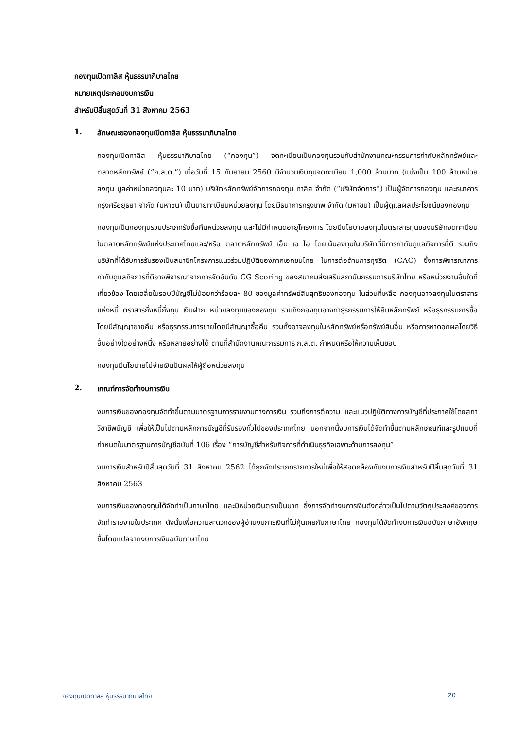กองทุนเปิดทาลิส หุ้นธรรมาภิบาลไทย
หมายเหตุประกอบงบการเงิน
สำหรับปีสิ้นสุดวันที่ 31 สิงหาคม 2563
1. ลักษณะของกองทุนเปิดทาลิส หุ้นธรรมาภิบาลไทย
กองทุนเปิดทาลิส หุ้นธรรมาภิบาลไทย (“กองทุน”) จดทะเบียนเป็นกองทุนรวมกับสำนักงานคณะกรรมการกำกับหลักทรัพย์และตลาดหลักทรัพย์ (“ก.ล.ต.”) เมื่อวันที่ 15 กันยายน 2560 มีจำนวนเงินทุนจดทะเบียน 1,000 ล้านบาท (แบ่งเป็น 100 ล้านหน่วยลงทุน มูลค่าหน่วยลงทุนละ 10 บาท) บริษัทหลักทรัพย์จัดการกองทุน ทาลิส จำกัด (“บริษัทจัดการ”) เป็นผู้จัดการกองทุน และธนาคารกรุงศรีอยุธยา จำกัด (มหาชน) เป็นนายทะเบียนหน่วยลงทุน โดยมีธนาคารกรุงเทพ จำกัด (มหาชน) เป็นผู้ดูแลผลประโยชน์ของกองทุน
กองทุนเป็นกองทุนรวมประเภทรับซื้อคืนหน่วยลงทุน และไม่มีกำหนดอายุโครงการ โดยมีนโยบายลงทุนในตราสารทุนของบริษัทจดทะเบียนในตลาดหลักทรัพย์แห่งประเทศไทยและ/หรือ ตลาดหลักทรัพย์ เอ็ม เอ ไอ โดยเน้นลงทุนในบริษัทที่มีการกำกับดูแลกิจการที่ดี รวมถึงบริษัทที่ได้รับการรับรองเป็นสมาชิกโครงการแนวร่วมปฏิบัติของภาคเอกชนไทย ในการต่อต้านการทุจริต (CAC) ซึ่งการพิจารณาการกำกับดูแลกิจการที่ดีอาจพิจารณาจากการจัดอันดับ CG Scoring ของสมาคมส่งเสริมสถาบันกรรมการบริษัทไทย หรือหน่วยงานอื่นใดที่เกี่ยวข้อง โดยเฉลี่ยในรอบปีบัญชีไม่น้อยกว่าร้อยละ 80 ของมูลค่าทรัพย์สินสุทธิของกองทุน ในส่วนที่เหลือ กองทุนอาจลงทุนในตราสารแห่งหนี้ ตราสารกึ่งหนี้กึ่งทุน เงินฝาก หน่วยลงทุนของกองทุน รวมถึงกองทุนอาจทำธุรกรรมการให้ยืมหลักทรัพย์ หรือธุรกรรมการซื้อโดยมีสัญญาขายคืน หรือธุรกรรมการขายโดยมีสัญญาซื้อคืน รวมทั้งอาจลงทุนในหลักทรัพย์หรือทรัพย์สินอื่น หรือการหาดอกผลโดยวิธีอื่นอย่างใดอย่างหนึ่ง หรือหลายอย่างได้ ตามที่สำนักงานคณะกรรมการ ก.ล.ต. กำหนดหรือให้ความเห็นชอบ
กองทุนมีนโยบายไม่จ่ายเงินปันผลให้ผู้ถือหน่วยลงทุน
2. เกณฑ์การจัดทำงบการเงิน
งบการเงินของกองทุนจัดทำขึ้นตามมาตรฐานการรายงานทางการเงิน รวมถึงการตีความ และแนวปฏิบัติทางการบัญชีที่ประกาศใช้โดยสภาวิชาชีพบัญชี เพื่อให้เป็นไปตามหลักการบัญชีที่รับรองทั่วไปของประเทศไทย นอกจากนี้งบการเงินได้จัดทำขึ้นตามหลักเกณฑ์และรูปแบบที่กำหนดในมาตรฐานการบัญชีฉบับที่ 106 เรื่อง “การบัญชีสำหรับกิจการที่ดำเนินธุรกิจเฉพาะด้านการลงทุน”
งบการเงินสำหรับปีสิ้นสุดวันที่ 31 สิงหาคม 2562 ได้ถูกจัดประเภทรายการใหม่เพื่อให้สอดคล้องกับงบการเงินสำหรับปีสิ้นสุดวันที่ 31 สิงหาคม 2563
งบการเงินของกองทุนได้จัดทำเป็นภาษาไทย และมีหน่วยเงินตราเป็นบาท ซึ่งการจัดทำงบการเงินดังกล่าวเป็นไปตามวัตถุประสงค์ของการจัดทำรายงานในประเทศ ดังนั้นเพื่อความสะดวกของผู้อ่านงบการเงินที่ไม่คุ้นเคยกับภาษาไทย กองทุนได้จัดทำงบการเงินฉบับภาษาอังกฤษขึ้นโดยแปลจากงบการเงินฉบับภาษาไทย
กองทุนเปิดทาลิส หุ้นธรรมาภิบาลไทย 20